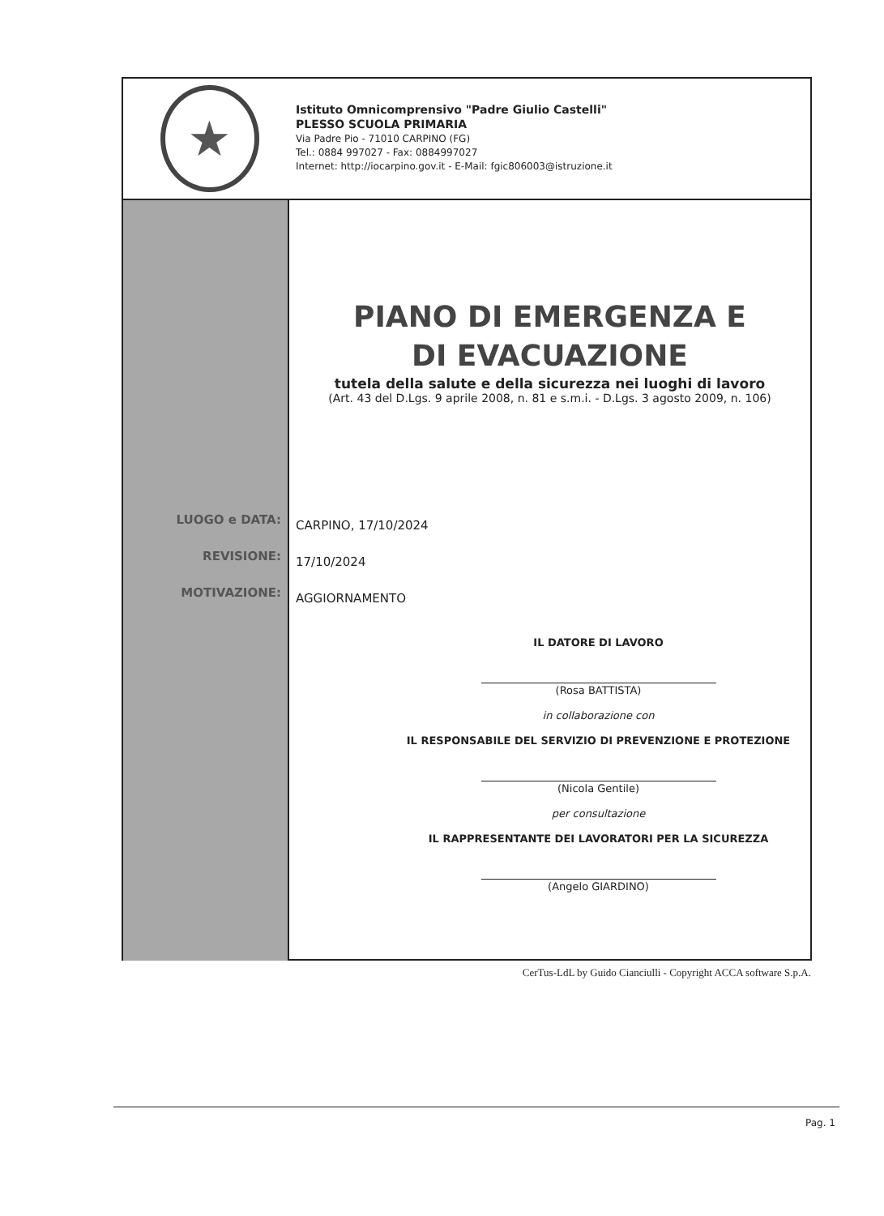★
Istituto Omnicomprensivo "Padre Giulio Castelli"
PLESSO SCUOLA PRIMARIA
Via Padre Pio - 71010 CARPINO (FG)
Tel.: 0884 997027 - Fax: 0884997027
Internet: http://iocarpino.gov.it - E-Mail: fgic806003@istruzione.it
LUOGO e DATA:
REVISIONE:
MOTIVAZIONE:
PIANO DI EMERGENZA E
DI EVACUAZIONE
tutela della salute e della sicurezza nei luoghi di lavoro
(Art. 43 del D.Lgs. 9 aprile 2008, n. 81 e s.m.i. - D.Lgs. 3 agosto 2009, n. 106)
CARPINO, 17/10/2024
17/10/2024
AGGIORNAMENTO
IL DATORE DI LAVORO
(Rosa BATTISTA)
in collaborazione con
IL RESPONSABILE DEL SERVIZIO DI PREVENZIONE E PROTEZIONE
(Nicola Gentile)
per consultazione
IL RAPPRESENTANTE DEI LAVORATORI PER LA SICUREZZA
(Angelo GIARDINO)
CerTus-LdL by Guido Cianciulli - Copyright ACCA software S.p.A.
Pag. 1